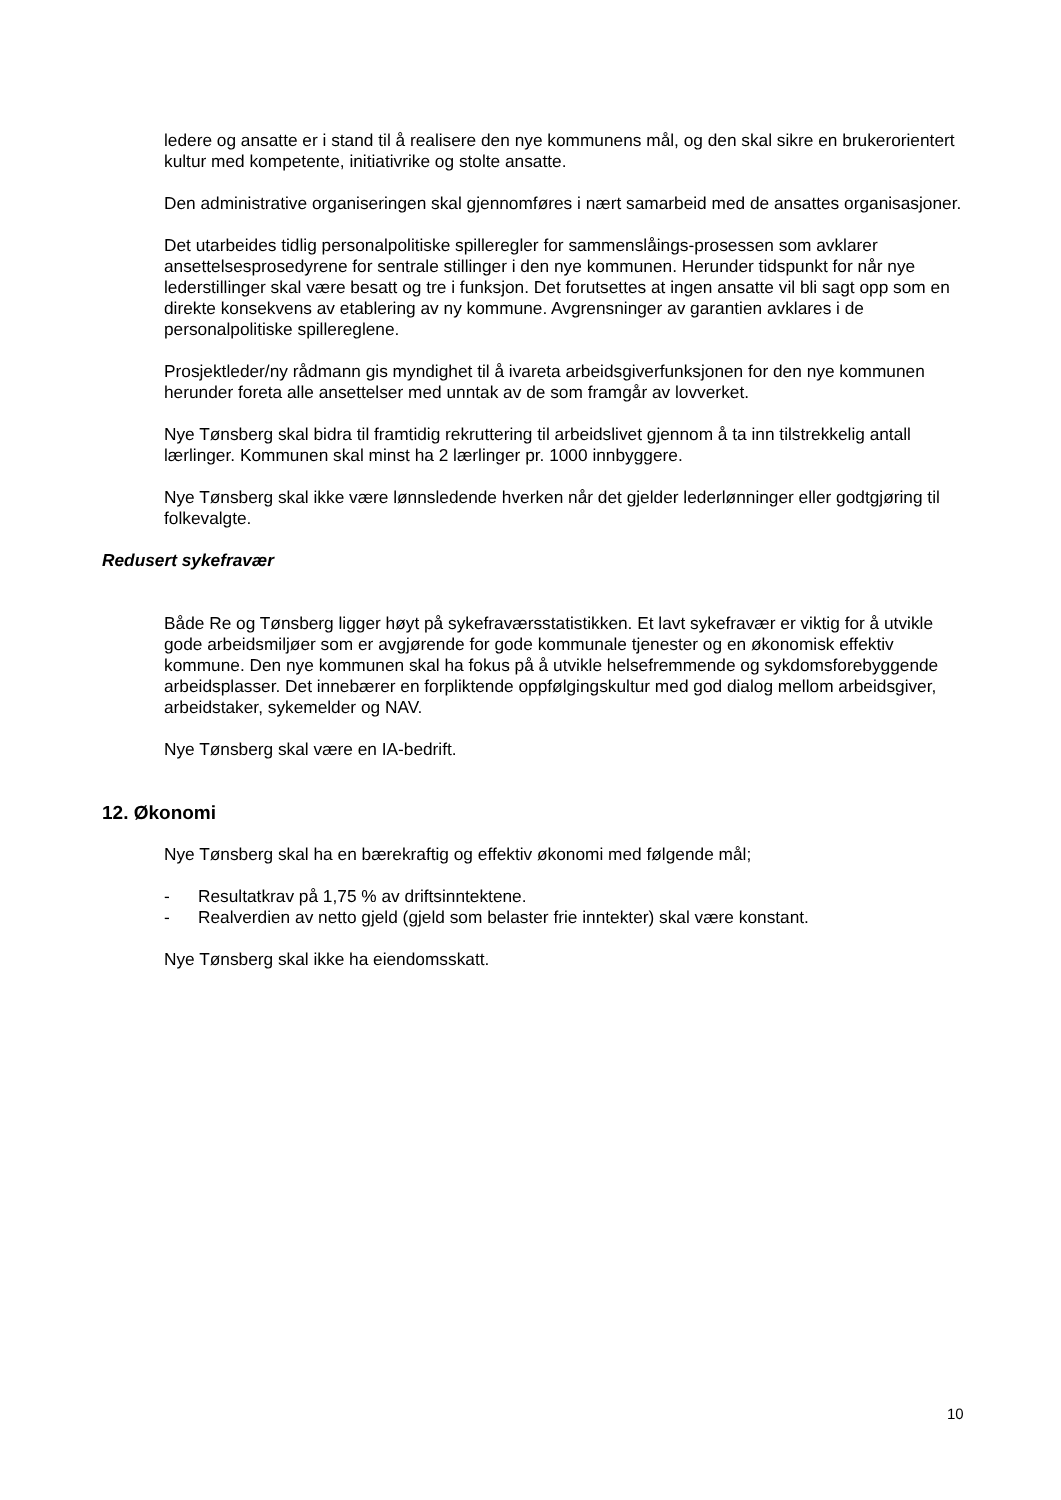ledere og ansatte er i stand til å realisere den nye kommunens mål, og den skal sikre en brukerorientert kultur med kompetente, initiativrike og stolte ansatte.
Den administrative organiseringen skal gjennomføres i nært samarbeid med de ansattes organisasjoner.
Det utarbeides tidlig personalpolitiske spilleregler for sammenslåings-prosessen som avklarer ansettelsesprosedyrene for sentrale stillinger i den nye kommunen. Herunder tidspunkt for når nye lederstillinger skal være besatt og tre i funksjon. Det forutsettes at ingen ansatte vil bli sagt opp som en direkte konsekvens av etablering av ny kommune. Avgrensninger av garantien avklares i de personalpolitiske spillereglene.
Prosjektleder/ny rådmann gis myndighet til å ivareta arbeidsgiverfunksjonen for den nye kommunen herunder foreta alle ansettelser med unntak av de som framgår av lovverket.
Nye Tønsberg skal bidra til framtidig rekruttering til arbeidslivet gjennom å ta inn tilstrekkelig antall lærlinger. Kommunen skal minst ha 2 lærlinger pr. 1000 innbyggere.
Nye Tønsberg skal ikke være lønnsledende hverken når det gjelder lederlønninger eller godtgjøring til folkevalgte.
Redusert sykefravær
Både Re og Tønsberg ligger høyt på sykefraværsstatistikken. Et lavt sykefravær er viktig for å utvikle gode arbeidsmiljøer som er avgjørende for gode kommunale tjenester og en økonomisk effektiv kommune. Den nye kommunen skal ha fokus på å utvikle helsefremmende og sykdomsforebyggende arbeidsplasser. Det innebærer en forpliktende oppfølgingskultur med god dialog mellom arbeidsgiver, arbeidstaker, sykemelder og NAV.
Nye Tønsberg skal være en IA-bedrift.
12. Økonomi
Nye Tønsberg skal ha en bærekraftig og effektiv økonomi med følgende mål;
- Resultatkrav på 1,75 % av driftsinntektene.
- Realverdien av netto gjeld (gjeld som belaster frie inntekter) skal være konstant.
Nye Tønsberg skal ikke ha eiendomsskatt.
10